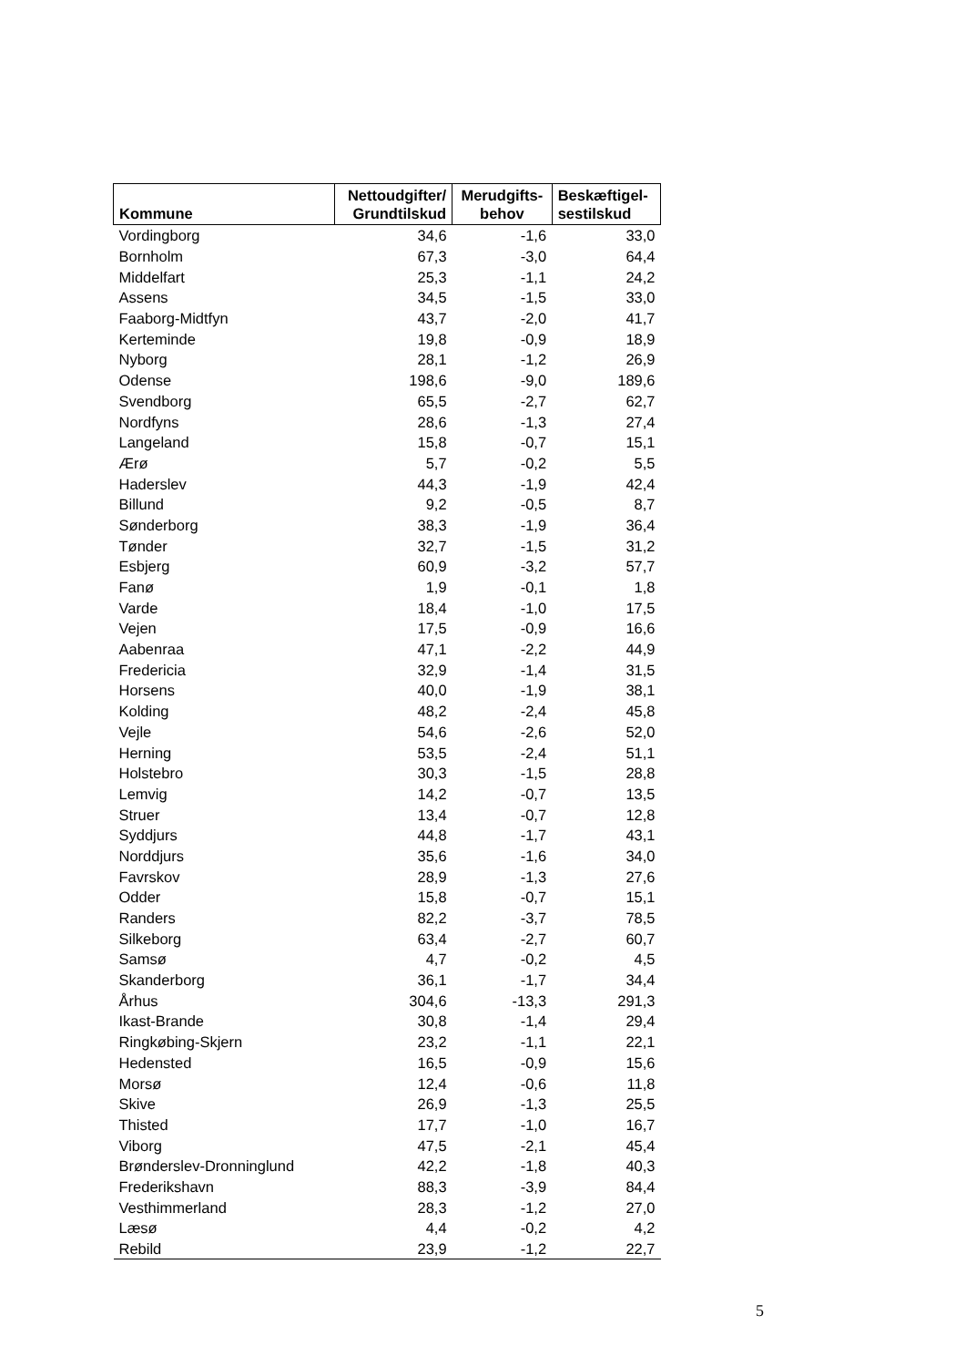| Kommune | Nettoudgifter/ Grundtilskud | Merudgifts- behov | Beskæftigel- sestilskud |
| --- | --- | --- | --- |
| Vordingborg | 34,6 | -1,6 | 33,0 |
| Bornholm | 67,3 | -3,0 | 64,4 |
| Middelfart | 25,3 | -1,1 | 24,2 |
| Assens | 34,5 | -1,5 | 33,0 |
| Faaborg-Midtfyn | 43,7 | -2,0 | 41,7 |
| Kerteminde | 19,8 | -0,9 | 18,9 |
| Nyborg | 28,1 | -1,2 | 26,9 |
| Odense | 198,6 | -9,0 | 189,6 |
| Svendborg | 65,5 | -2,7 | 62,7 |
| Nordfyns | 28,6 | -1,3 | 27,4 |
| Langeland | 15,8 | -0,7 | 15,1 |
| Ærø | 5,7 | -0,2 | 5,5 |
| Haderslev | 44,3 | -1,9 | 42,4 |
| Billund | 9,2 | -0,5 | 8,7 |
| Sønderborg | 38,3 | -1,9 | 36,4 |
| Tønder | 32,7 | -1,5 | 31,2 |
| Esbjerg | 60,9 | -3,2 | 57,7 |
| Fanø | 1,9 | -0,1 | 1,8 |
| Varde | 18,4 | -1,0 | 17,5 |
| Vejen | 17,5 | -0,9 | 16,6 |
| Aabenraa | 47,1 | -2,2 | 44,9 |
| Fredericia | 32,9 | -1,4 | 31,5 |
| Horsens | 40,0 | -1,9 | 38,1 |
| Kolding | 48,2 | -2,4 | 45,8 |
| Vejle | 54,6 | -2,6 | 52,0 |
| Herning | 53,5 | -2,4 | 51,1 |
| Holstebro | 30,3 | -1,5 | 28,8 |
| Lemvig | 14,2 | -0,7 | 13,5 |
| Struer | 13,4 | -0,7 | 12,8 |
| Syddjurs | 44,8 | -1,7 | 43,1 |
| Norddjurs | 35,6 | -1,6 | 34,0 |
| Favrskov | 28,9 | -1,3 | 27,6 |
| Odder | 15,8 | -0,7 | 15,1 |
| Randers | 82,2 | -3,7 | 78,5 |
| Silkeborg | 63,4 | -2,7 | 60,7 |
| Samsø | 4,7 | -0,2 | 4,5 |
| Skanderborg | 36,1 | -1,7 | 34,4 |
| Århus | 304,6 | -13,3 | 291,3 |
| Ikast-Brande | 30,8 | -1,4 | 29,4 |
| Ringkøbing-Skjern | 23,2 | -1,1 | 22,1 |
| Hedensted | 16,5 | -0,9 | 15,6 |
| Morsø | 12,4 | -0,6 | 11,8 |
| Skive | 26,9 | -1,3 | 25,5 |
| Thisted | 17,7 | -1,0 | 16,7 |
| Viborg | 47,5 | -2,1 | 45,4 |
| Brønderslev-Dronninglund | 42,2 | -1,8 | 40,3 |
| Frederikshavn | 88,3 | -3,9 | 84,4 |
| Vesthimmerland | 28,3 | -1,2 | 27,0 |
| Læsø | 4,4 | -0,2 | 4,2 |
| Rebild | 23,9 | -1,2 | 22,7 |
5